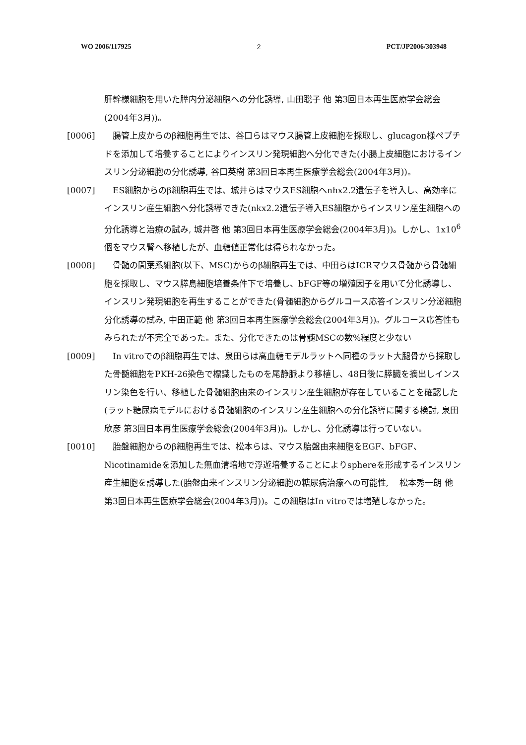WO 2006/117925 2 PCT/JP2006/303948
肝幹様細胞を用いた膵内分泌細胞への分化誘導, 山田聡子 他 第3回日本再生医療学会総会(2004年3月))。
[0006] 　腸管上皮からのβ細胞再生では、谷口らはマウス腸管上皮細胞を採取し、glucagon様ペプチドを添加して培養することによりインスリン発現細胞へ分化できた(小腸上皮細胞におけるインスリン分泌細胞の分化誘導, 谷口英樹 第3回日本再生医療学会総会(2004年3月))。
[0007] 　ES細胞からのβ細胞再生では、城井らはマウスES細胞へnhx2.2遺伝子を導入し、高効率にインスリン産生細胞へ分化誘導できた(nkx2.2遺伝子導入ES細胞からインスリン産生細胞への分化誘導と治療の試み, 城井啓 他 第3回日本再生医療学会総会(2004年3月))。しかし、1x10<sup>6</sup>個をマウス腎へ移植したが、血糖値正常化は得られなかった。
[0008] 　骨髄の間葉系細胞(以下、MSC)からのβ細胞再生では、中田らはICRマウス骨髄から骨髄細胞を採取し、マウス膵島細胞培養条件下で培養し、bFGF等の増殖因子を用いて分化誘導し、インスリン発現細胞を再生することができた(骨髄細胞からグルコース応答インスリン分泌細胞分化誘導の試み, 中田正範 他 第3回日本再生医療学会総会(2004年3月))。グルコース応答性もみられたが不完全であった。また、分化できたのは骨髄MSCの数%程度と少ない
[0009] 　In vitroでのβ細胞再生では、泉田らは高血糖モデルラットへ同種のラット大腿骨から採取した骨髄細胞をPKH-26染色で標識したものを尾静脈より移植し、48日後に膵臓を摘出しインスリン染色を行い、移植した骨髄細胞由来のインスリン産生細胞が存在していることを確認した(ラット糖尿病モデルにおける骨髄細胞のインスリン産生細胞への分化誘導に関する検討, 泉田欣彦 第3回日本再生医療学会総会(2004年3月))。しかし、分化誘導は行っていない。
[0010] 　胎盤細胞からのβ細胞再生では、松本らは、マウス胎盤由来細胞をEGF、bFGF、Nicotinamideを添加した無血清培地で浮遊培養することによりsphereを形成するインスリン産生細胞を誘導した(胎盤由来インスリン分泌細胞の糖尿病治療への可能性, 　松本秀一朗 他 第3回日本再生医療学会総会(2004年3月))。この細胞はIn vitroでは増殖しなかった。